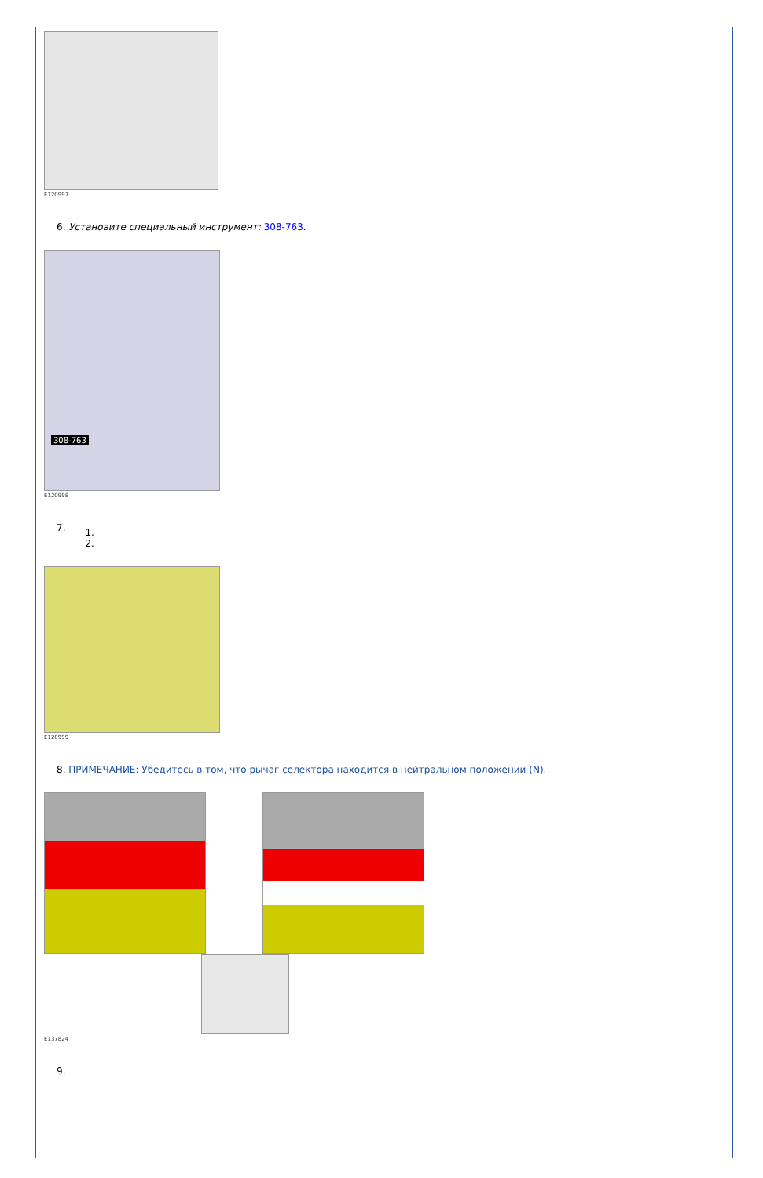E120997
6. Установите специальный инструмент: 308-763.
308-763
E120998
7. 1.
2.
E120999
8. ПРИМЕЧАНИЕ: Убедитесь в том, что рычаг селектора находится в нейтральном положении (N).
E137824
9.